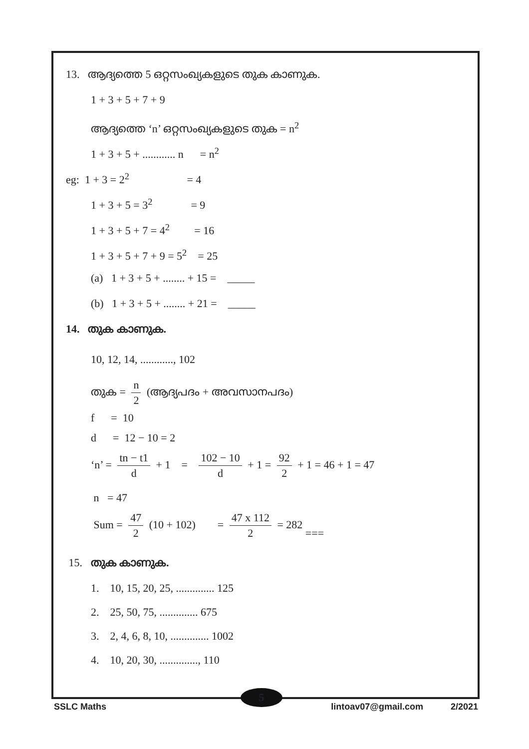13. ആദ്യത്തെ 5 ഒറ്റസംഖ്യകളുടെ തുക കാണുക.
1 + 3 + 5 + 7 + 9
ആദ്യത്തെ ‘n’ ഒറ്റസംഖ്യകളുടെ തുക = n<sup>2</sup>
1 + 3 + 5 + ............ n = n<sup>2</sup>
eg: 1 + 3 = 2<sup>2</sup> = 4
1 + 3 + 5 = 3<sup>2</sup> = 9
1 + 3 + 5 + 7 = 4<sup>2</sup> = 16
1 + 3 + 5 + 7 + 9 = 5<sup>2</sup> = 25
(a) 1 + 3 + 5 + ........ + 15 = _____
(b) 1 + 3 + 5 + ........ + 21 = _____
14. തുക കാണുക.
10, 12, 14, ............, 102
തുക = n 2 (ആദ്യപദം + അവസാനപദം)
f = 10
d = 12 − 10 = 2
‘n’ = tn − t1 d + 1 = 102 − 10 d + 1 = 92 2 + 1 = 46 + 1 = 47
n = 47
Sum = 47 2 (10 + 102) = 47 x 112 2 = 282 ===
15. തുക കാണുക.
1. 10, 15, 20, 25, .............. 125
2. 25, 50, 75, .............. 675
3. 2, 4, 6, 8, 10, .............. 1002
4. 10, 20, 30, .............., 110
5
SSLC Maths lintoav07@gmail.com 2/2021